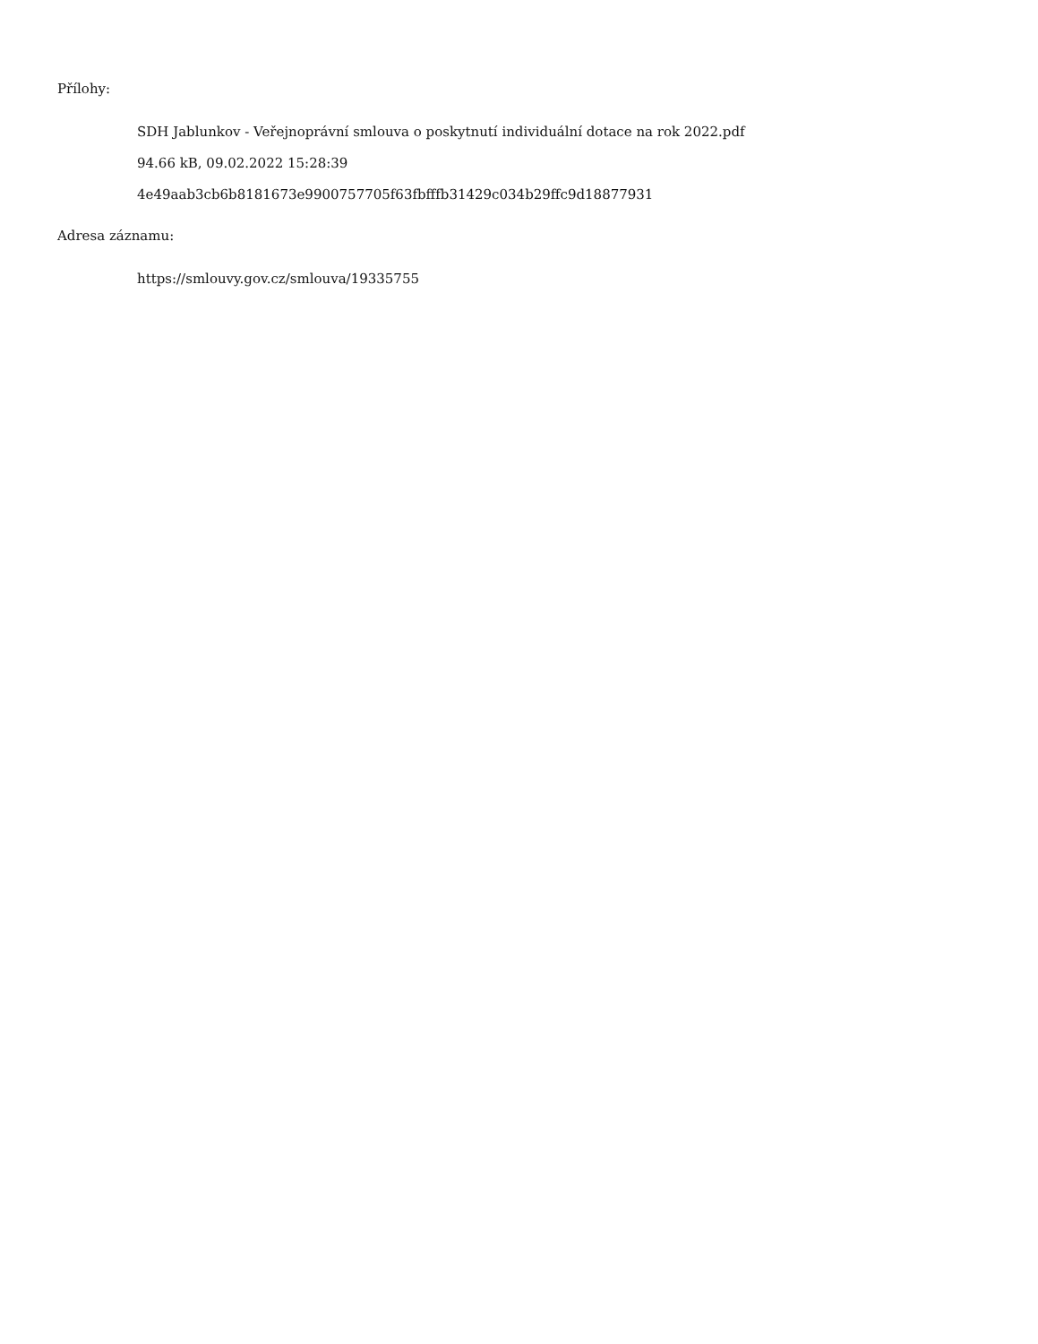Přílohy:
SDH Jablunkov - Veřejnoprávní smlouva o poskytnutí individuální dotace na rok 2022.pdf
94.66 kB, 09.02.2022 15:28:39
4e49aab3cb6b8181673e9900757705f63fbfffb31429c034b29ffc9d18877931
Adresa záznamu:
https://smlouvy.gov.cz/smlouva/19335755